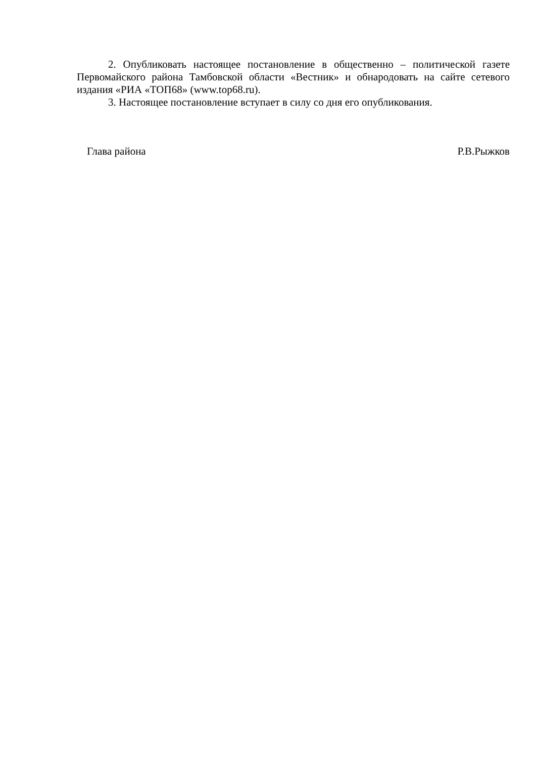2. Опубликовать настоящее постановление в общественно – политической газете Первомайского района Тамбовской области «Вестник» и обнародовать на сайте сетевого издания «РИА «ТОП68» (www.top68.ru).
3. Настоящее постановление вступает в силу со дня его опубликования.
Глава района Р.В.Рыжков